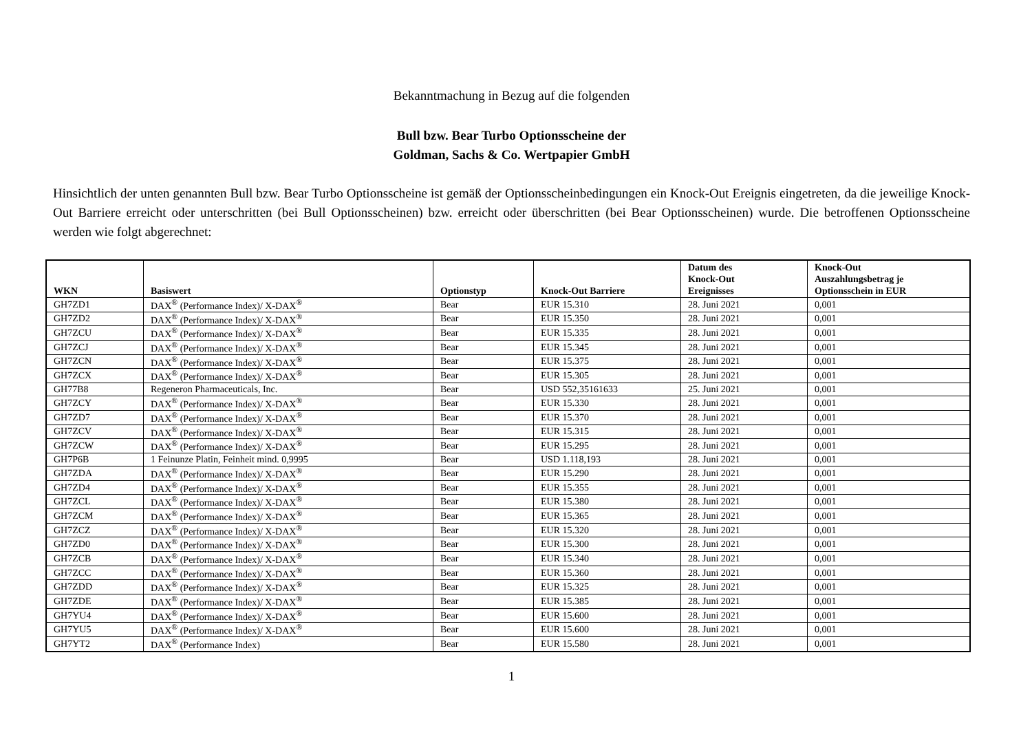Bekanntmachung in Bezug auf die folgenden
Bull bzw. Bear Turbo Optionsscheine der
Goldman, Sachs & Co. Wertpapier GmbH
Hinsichtlich der unten genannten Bull bzw. Bear Turbo Optionsscheine ist gemäß der Optionsscheinbedingungen ein Knock-Out Ereignis eingetreten, da die jeweilige Knock-Out Barriere erreicht oder unterschritten (bei Bull Optionsscheinen) bzw. erreicht oder überschritten (bei Bear Optionsscheinen) wurde. Die betroffenen Optionsscheine werden wie folgt abgerechnet:
| WKN | Basiswert | Optionstyp | Knock-Out Barriere | Datum des Knock-Out Ereignisses | Knock-Out Auszahlungsbetrag je Optionsschein in EUR |
| --- | --- | --- | --- | --- | --- |
| GH7ZD1 | DAX<sup>®</sup> (Performance Index)/ X-DAX<sup>®</sup> | Bear | EUR 15.310 | 28. Juni 2021 | 0,001 |
| GH7ZD2 | DAX<sup>®</sup> (Performance Index)/ X-DAX<sup>®</sup> | Bear | EUR 15.350 | 28. Juni 2021 | 0,001 |
| GH7ZCU | DAX<sup>®</sup> (Performance Index)/ X-DAX<sup>®</sup> | Bear | EUR 15.335 | 28. Juni 2021 | 0,001 |
| GH7ZCJ | DAX<sup>®</sup> (Performance Index)/ X-DAX<sup>®</sup> | Bear | EUR 15.345 | 28. Juni 2021 | 0,001 |
| GH7ZCN | DAX<sup>®</sup> (Performance Index)/ X-DAX<sup>®</sup> | Bear | EUR 15.375 | 28. Juni 2021 | 0,001 |
| GH7ZCX | DAX<sup>®</sup> (Performance Index)/ X-DAX<sup>®</sup> | Bear | EUR 15.305 | 28. Juni 2021 | 0,001 |
| GH77B8 | Regeneron Pharmaceuticals, Inc. | Bear | USD 552,35161633 | 25. Juni 2021 | 0,001 |
| GH7ZCY | DAX<sup>®</sup> (Performance Index)/ X-DAX<sup>®</sup> | Bear | EUR 15.330 | 28. Juni 2021 | 0,001 |
| GH7ZD7 | DAX<sup>®</sup> (Performance Index)/ X-DAX<sup>®</sup> | Bear | EUR 15.370 | 28. Juni 2021 | 0,001 |
| GH7ZCV | DAX<sup>®</sup> (Performance Index)/ X-DAX<sup>®</sup> | Bear | EUR 15.315 | 28. Juni 2021 | 0,001 |
| GH7ZCW | DAX<sup>®</sup> (Performance Index)/ X-DAX<sup>®</sup> | Bear | EUR 15.295 | 28. Juni 2021 | 0,001 |
| GH7P6B | 1 Feinunze Platin, Feinheit mind. 0,9995 | Bear | USD 1.118,193 | 28. Juni 2021 | 0,001 |
| GH7ZDA | DAX<sup>®</sup> (Performance Index)/ X-DAX<sup>®</sup> | Bear | EUR 15.290 | 28. Juni 2021 | 0,001 |
| GH7ZD4 | DAX<sup>®</sup> (Performance Index)/ X-DAX<sup>®</sup> | Bear | EUR 15.355 | 28. Juni 2021 | 0,001 |
| GH7ZCL | DAX<sup>®</sup> (Performance Index)/ X-DAX<sup>®</sup> | Bear | EUR 15.380 | 28. Juni 2021 | 0,001 |
| GH7ZCM | DAX<sup>®</sup> (Performance Index)/ X-DAX<sup>®</sup> | Bear | EUR 15.365 | 28. Juni 2021 | 0,001 |
| GH7ZCZ | DAX<sup>®</sup> (Performance Index)/ X-DAX<sup>®</sup> | Bear | EUR 15.320 | 28. Juni 2021 | 0,001 |
| GH7ZD0 | DAX<sup>®</sup> (Performance Index)/ X-DAX<sup>®</sup> | Bear | EUR 15.300 | 28. Juni 2021 | 0,001 |
| GH7ZCB | DAX<sup>®</sup> (Performance Index)/ X-DAX<sup>®</sup> | Bear | EUR 15.340 | 28. Juni 2021 | 0,001 |
| GH7ZCC | DAX<sup>®</sup> (Performance Index)/ X-DAX<sup>®</sup> | Bear | EUR 15.360 | 28. Juni 2021 | 0,001 |
| GH7ZDD | DAX<sup>®</sup> (Performance Index)/ X-DAX<sup>®</sup> | Bear | EUR 15.325 | 28. Juni 2021 | 0,001 |
| GH7ZDE | DAX<sup>®</sup> (Performance Index)/ X-DAX<sup>®</sup> | Bear | EUR 15.385 | 28. Juni 2021 | 0,001 |
| GH7YU4 | DAX<sup>®</sup> (Performance Index)/ X-DAX<sup>®</sup> | Bear | EUR 15.600 | 28. Juni 2021 | 0,001 |
| GH7YU5 | DAX<sup>®</sup> (Performance Index)/ X-DAX<sup>®</sup> | Bear | EUR 15.600 | 28. Juni 2021 | 0,001 |
| GH7YT2 | DAX<sup>®</sup> (Performance Index) | Bear | EUR 15.580 | 28. Juni 2021 | 0,001 |
1